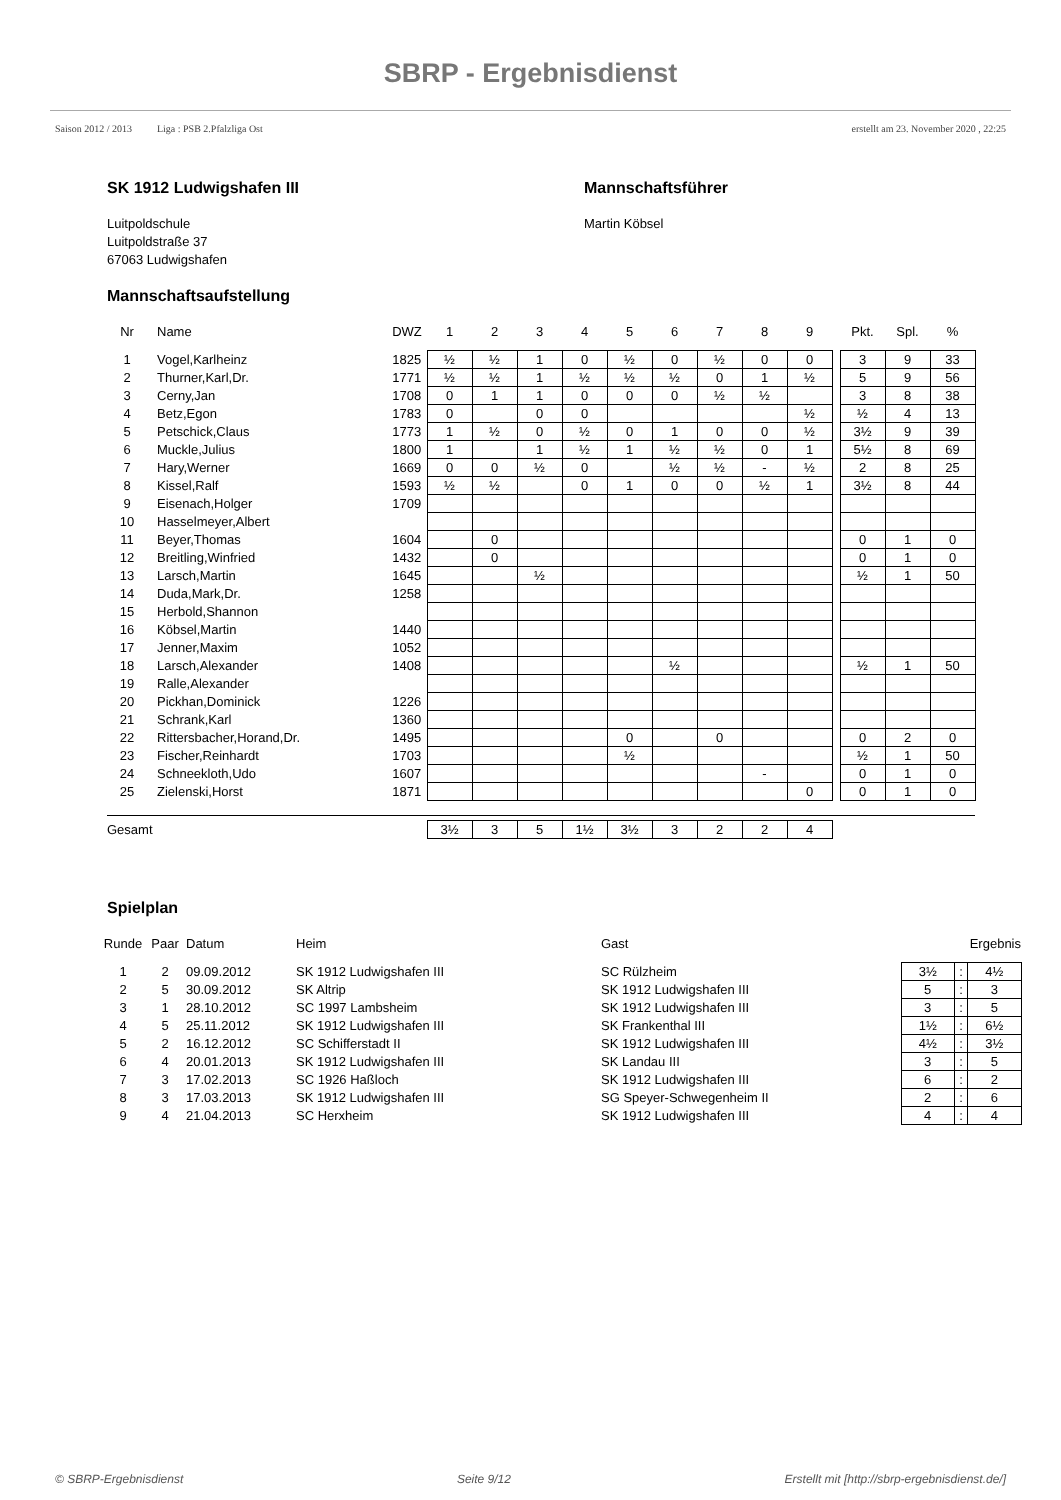SBRP - Ergebnisdienst
Saison 2012 / 2013 Liga : PSB 2.Pfalzliga Ost erstellt am 23. November 2020 , 22:25
SK 1912 Ludwigshafen III
Luitpoldschule
Luitpoldstraße 37
67063 Ludwigshafen
Mannschaftsführer
Martin Köbsel
Mannschaftsaufstellung
| Nr | Name | DWZ | 1 | 2 | 3 | 4 | 5 | 6 | 7 | 8 | 9 | | Pkt. | Spl. | % |
| --- | --- | --- | --- | --- | --- | --- | --- | --- | --- | --- | --- | --- | --- | --- | --- |
| 1 | Vogel,Karlheinz | 1825 | ½ | ½ | 1 | 0 | ½ | 0 | ½ | 0 | 0 | | 3 | 9 | 33 |
| 2 | Thurner,Karl,Dr. | 1771 | ½ | ½ | 1 | ½ | ½ | ½ | 0 | 1 | ½ | | 5 | 9 | 56 |
| 3 | Cerny,Jan | 1708 | 0 | 1 | 1 | 0 | 0 | 0 | ½ | ½ | | | 3 | 8 | 38 |
| 4 | Betz,Egon | 1783 | 0 | | 0 | 0 | | | | | ½ | | ½ | 4 | 13 |
| 5 | Petschick,Claus | 1773 | 1 | ½ | 0 | ½ | 0 | 1 | 0 | 0 | ½ | | 3½ | 9 | 39 |
| 6 | Muckle,Julius | 1800 | 1 | | 1 | ½ | 1 | ½ | ½ | 0 | 1 | | 5½ | 8 | 69 |
| 7 | Hary,Werner | 1669 | 0 | 0 | ½ | 0 | | ½ | ½ | - | ½ | | 2 | 8 | 25 |
| 8 | Kissel,Ralf | 1593 | ½ | ½ | | 0 | 1 | 0 | 0 | ½ | 1 | | 3½ | 8 | 44 |
| 9 | Eisenach,Holger | 1709 | | | | | | | | | | | | | |
| 10 | Hasselmeyer,Albert | | | | | | | | | | | | | | |
| 11 | Beyer,Thomas | 1604 | | 0 | | | | | | | | | 0 | 1 | 0 |
| 12 | Breitling,Winfried | 1432 | | 0 | | | | | | | | | 0 | 1 | 0 |
| 13 | Larsch,Martin | 1645 | | | ½ | | | | | | | | ½ | 1 | 50 |
| 14 | Duda,Mark,Dr. | 1258 | | | | | | | | | | | | | |
| 15 | Herbold,Shannon | | | | | | | | | | | | | | |
| 16 | Köbsel,Martin | 1440 | | | | | | | | | | | | | |
| 17 | Jenner,Maxim | 1052 | | | | | | | | | | | | | |
| 18 | Larsch,Alexander | 1408 | | | | | | ½ | | | | | ½ | 1 | 50 |
| 19 | Ralle,Alexander | | | | | | | | | | | | | | |
| 20 | Pickhan,Dominick | 1226 | | | | | | | | | | | | | |
| 21 | Schrank,Karl | 1360 | | | | | | | | | | | | | |
| 22 | Rittersbacher,Horand,Dr. | 1495 | | | | | 0 | | 0 | | | | 0 | 2 | 0 |
| 23 | Fischer,Reinhardt | 1703 | | | | | ½ | | | | | | ½ | 1 | 50 |
| 24 | Schneekloth,Udo | 1607 | | | | | | | | - | | | 0 | 1 | 0 |
| 25 | Zielenski,Horst | 1871 | | | | | | | | | 0 | | 0 | 1 | 0 |
| Gesamt | | | 3½ | 3 | 5 | 1½ | 3½ | 3 | 2 | 2 | 4 | | | | |
Spielplan
| Runde | Paar | Datum | Heim | Gast | Ergebnis | | |
| --- | --- | --- | --- | --- | --- | --- | --- |
| 1 | 2 | 09.09.2012 | SK 1912 Ludwigshafen III | SC Rülzheim | 3½ | : | 4½ |
| 2 | 5 | 30.09.2012 | SK Altrip | SK 1912 Ludwigshafen III | 5 | : | 3 |
| 3 | 1 | 28.10.2012 | SC 1997 Lambsheim | SK 1912 Ludwigshafen III | 3 | : | 5 |
| 4 | 5 | 25.11.2012 | SK 1912 Ludwigshafen III | SK Frankenthal III | 1½ | : | 6½ |
| 5 | 2 | 16.12.2012 | SC Schifferstadt II | SK 1912 Ludwigshafen III | 4½ | : | 3½ |
| 6 | 4 | 20.01.2013 | SK 1912 Ludwigshafen III | SK Landau III | 3 | : | 5 |
| 7 | 3 | 17.02.2013 | SC 1926 Haßloch | SK 1912 Ludwigshafen III | 6 | : | 2 |
| 8 | 3 | 17.03.2013 | SK 1912 Ludwigshafen III | SG Speyer-Schwegenheim II | 2 | : | 6 |
| 9 | 4 | 21.04.2013 | SC Herxheim | SK 1912 Ludwigshafen III | 4 | : | 4 |
© SBRP-Ergebnisdienst Seite 9/12 Erstellt mit [http://sbrp-ergebnisdienst.de/]